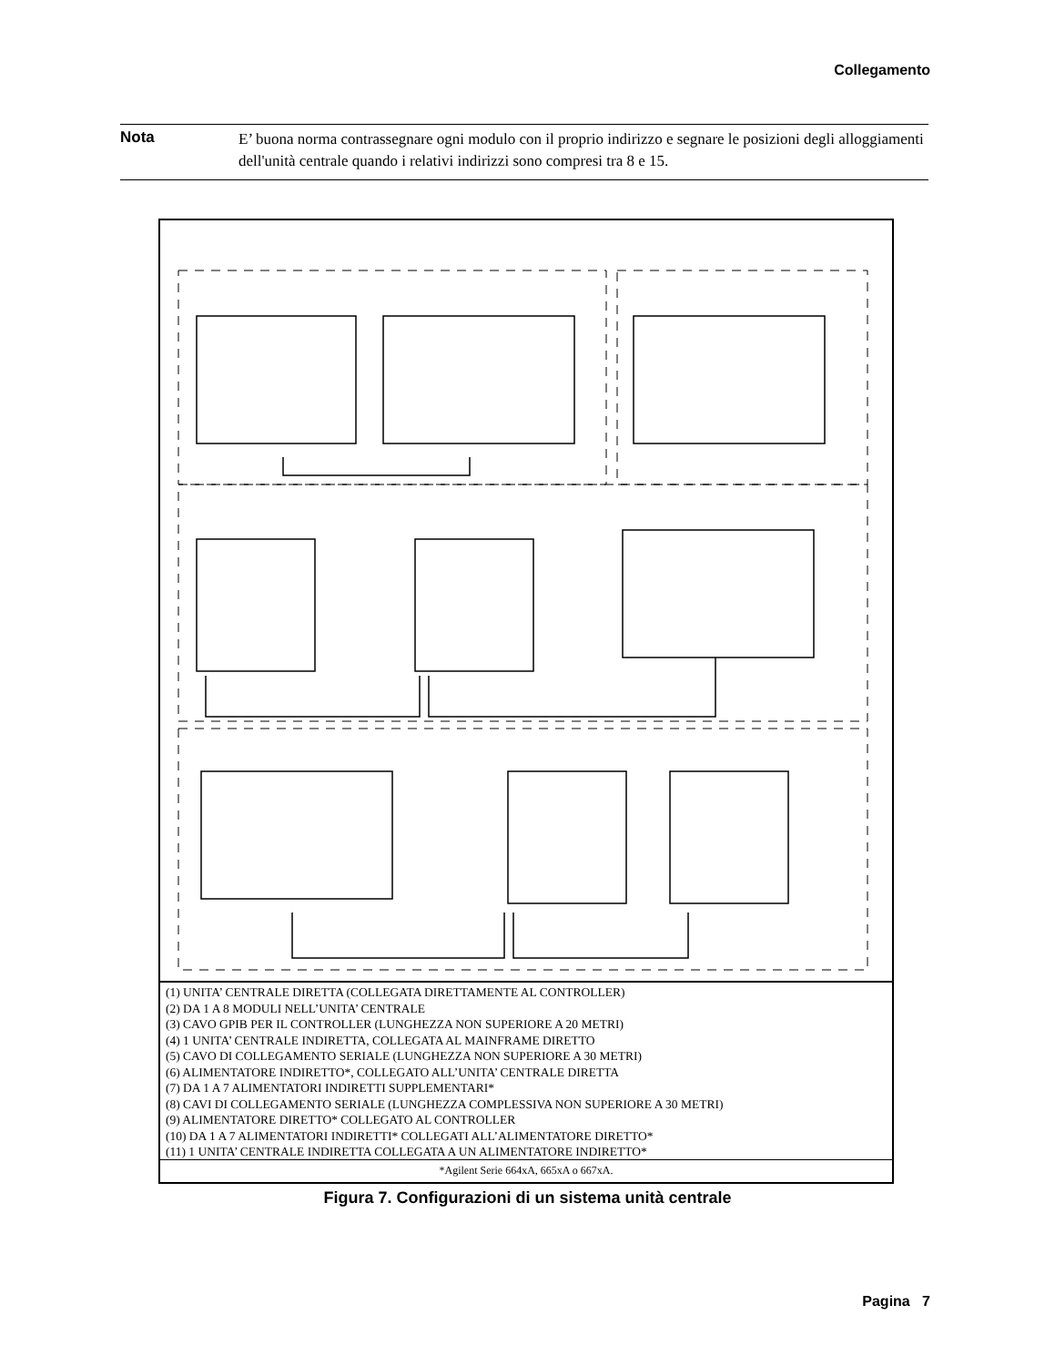Collegamento
Nota
E’ buona norma contrassegnare ogni modulo con il proprio indirizzo e segnare le posizioni degli alloggiamenti dell'unità centrale quando i relativi indirizzi sono compresi tra 8 e 15.
(1) UNITA’ CENTRALE DIRETTA (COLLEGATA DIRETTAMENTE AL CONTROLLER)
(2) DA 1 A 8 MODULI NELL’UNITA’ CENTRALE
(3) CAVO GPIB PER IL CONTROLLER (LUNGHEZZA NON SUPERIORE A 20 METRI)
(4) 1 UNITA’ CENTRALE INDIRETTA, COLLEGATA AL MAINFRAME DIRETTO
(5) CAVO DI COLLEGAMENTO SERIALE (LUNGHEZZA NON SUPERIORE A 30 METRI)
(6) ALIMENTATORE INDIRETTO*, COLLEGATO ALL’UNITA’ CENTRALE DIRETTA
(7) DA 1 A 7 ALIMENTATORI INDIRETTI SUPPLEMENTARI*
(8) CAVI DI COLLEGAMENTO SERIALE (LUNGHEZZA COMPLESSIVA NON SUPERIORE A 30 METRI)
(9) ALIMENTATORE DIRETTO* COLLEGATO AL CONTROLLER
(10) DA 1 A 7 ALIMENTATORI INDIRETTI* COLLEGATI ALL’ALIMENTATORE DIRETTO*
(11) 1 UNITA’ CENTRALE INDIRETTA COLLEGATA A UN ALIMENTATORE INDIRETTO*
*Agilent Serie 664xA, 665xA o 667xA.
Figura 7. Configurazioni di un sistema unità centrale
Pagina 7